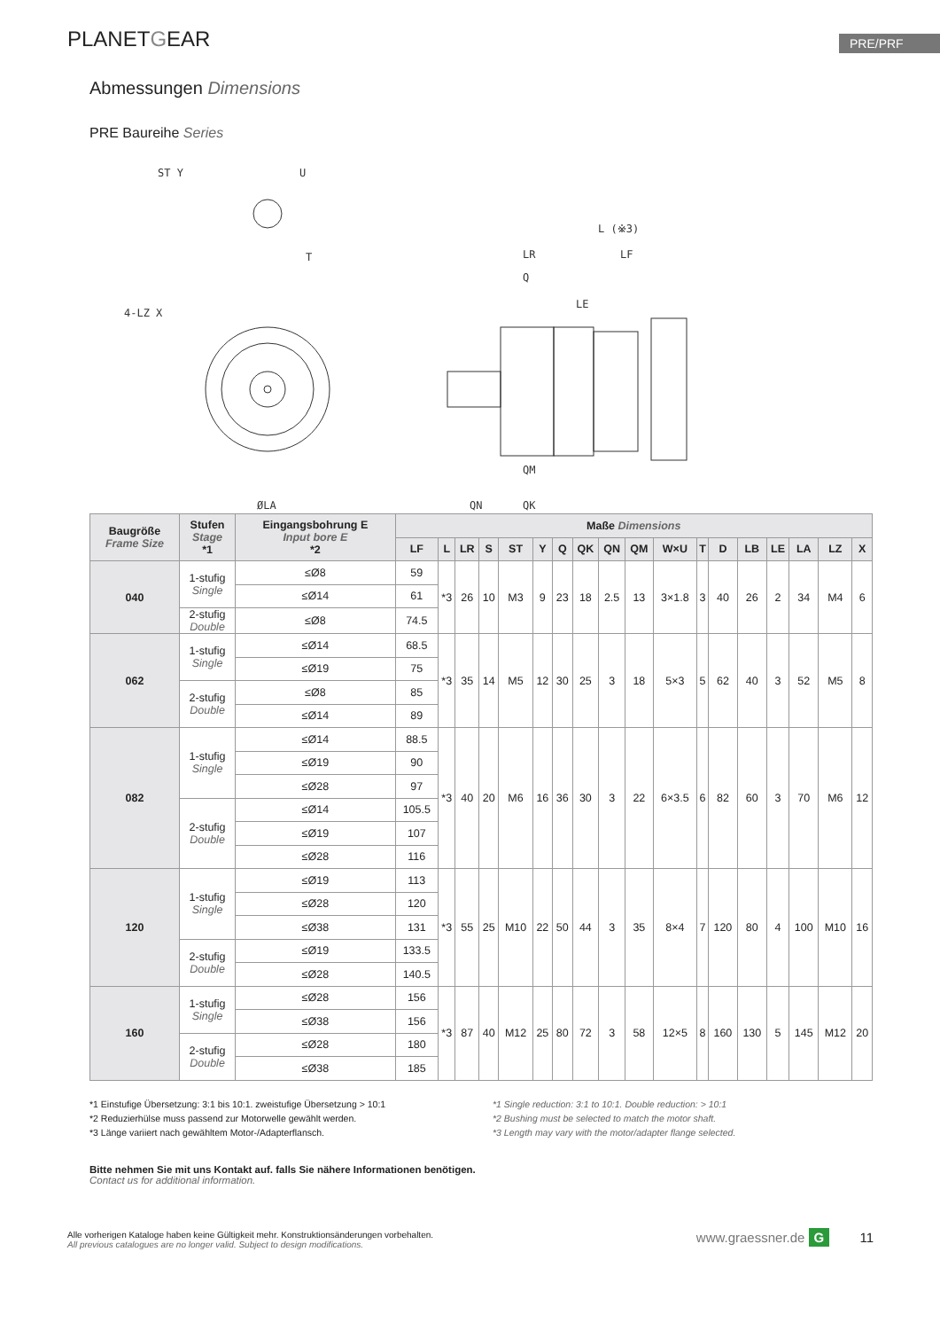PLANETGEAR
PRE/PRF
Abmessungen Dimensions
PRE Baureihe Series
ST Y
U
T
4-LZ X
ØLA
L (※3)
LR
LF
Q
LE
QM
QN
QK
| Baugröße Frame Size | Stufen Stage *1 | Eingangsbohrung E Input bore E *2 | Maße Dimensions | | | | | | | | | | | | | | | | | |
| --- | --- | --- | --- | --- | --- | --- | --- | --- | --- | --- | --- | --- | --- | --- | --- | --- | --- | --- | --- | --- |
| | | | LF | L | LR | S | ST | Y | Q | QK | QN | QM | W×U | T | D | LB | LE | LA | LZ | X |
| 040 | 1-stufig Single | ≤Ø8 | 59 | *3 | 26 | 10 | M3 | 9 | 23 | 18 | 2.5 | 13 | 3×1.8 | 3 | 40 | 26 | 2 | 34 | M4 | 6 |
| | | ≤Ø14 | 61 | | | | | | | | | | | | | | | | | |
| | 2-stufig Double | ≤Ø8 | 74.5 | | | | | | | | | | | | | | | | | |
| 062 | 1-stufig Single | ≤Ø14 | 68.5 | *3 | 35 | 14 | M5 | 12 | 30 | 25 | 3 | 18 | 5×3 | 5 | 62 | 40 | 3 | 52 | M5 | 8 |
| | | ≤Ø19 | 75 | | | | | | | | | | | | | | | | | |
| | 2-stufig Double | ≤Ø8 | 85 | | | | | | | | | | | | | | | | | |
| | | ≤Ø14 | 89 | | | | | | | | | | | | | | | | | |
| 082 | 1-stufig Single | ≤Ø14 | 88.5 | *3 | 40 | 20 | M6 | 16 | 36 | 30 | 3 | 22 | 6×3.5 | 6 | 82 | 60 | 3 | 70 | M6 | 12 |
| | | ≤Ø19 | 90 | | | | | | | | | | | | | | | | | |
| | | ≤Ø28 | 97 | | | | | | | | | | | | | | | | | |
| | 2-stufig Double | ≤Ø14 | 105.5 | | | | | | | | | | | | | | | | | |
| | | ≤Ø19 | 107 | | | | | | | | | | | | | | | | | |
| | | ≤Ø28 | 116 | | | | | | | | | | | | | | | | | |
| 120 | 1-stufig Single | ≤Ø19 | 113 | *3 | 55 | 25 | M10 | 22 | 50 | 44 | 3 | 35 | 8×4 | 7 | 120 | 80 | 4 | 100 | M10 | 16 |
| | | ≤Ø28 | 120 | | | | | | | | | | | | | | | | | |
| | | ≤Ø38 | 131 | | | | | | | | | | | | | | | | | |
| | 2-stufig Double | ≤Ø19 | 133.5 | | | | | | | | | | | | | | | | | |
| | | ≤Ø28 | 140.5 | | | | | | | | | | | | | | | | | |
| 160 | 1-stufig Single | ≤Ø28 | 156 | *3 | 87 | 40 | M12 | 25 | 80 | 72 | 3 | 58 | 12×5 | 8 | 160 | 130 | 5 | 145 | M12 | 20 |
| | | ≤Ø38 | 156 | | | | | | | | | | | | | | | | | |
| | 2-stufig Double | ≤Ø28 | 180 | | | | | | | | | | | | | | | | | |
| | | ≤Ø38 | 185 | | | | | | | | | | | | | | | | | |
*1 Einstufige Übersetzung: 3:1 bis 10:1. zweistufige Übersetzung > 10:1
*2 Reduzierhülse muss passend zur Motorwelle gewählt werden.
*3 Länge variiert nach gewähltem Motor-/Adapterflansch.
*1 Single reduction: 3:1 to 10:1. Double reduction: > 10:1
*2 Bushing must be selected to match the motor shaft.
*3 Length may vary with the motor/adapter flange selected.
Bitte nehmen Sie mit uns Kontakt auf. falls Sie nähere Informationen benötigen.
Contact us for additional information.
Alle vorherigen Kataloge haben keine Gültigkeit mehr. Konstruktionsänderungen vorbehalten.
All previous catalogues are no longer valid. Subject to design modifications.
www.graessner.de G 11